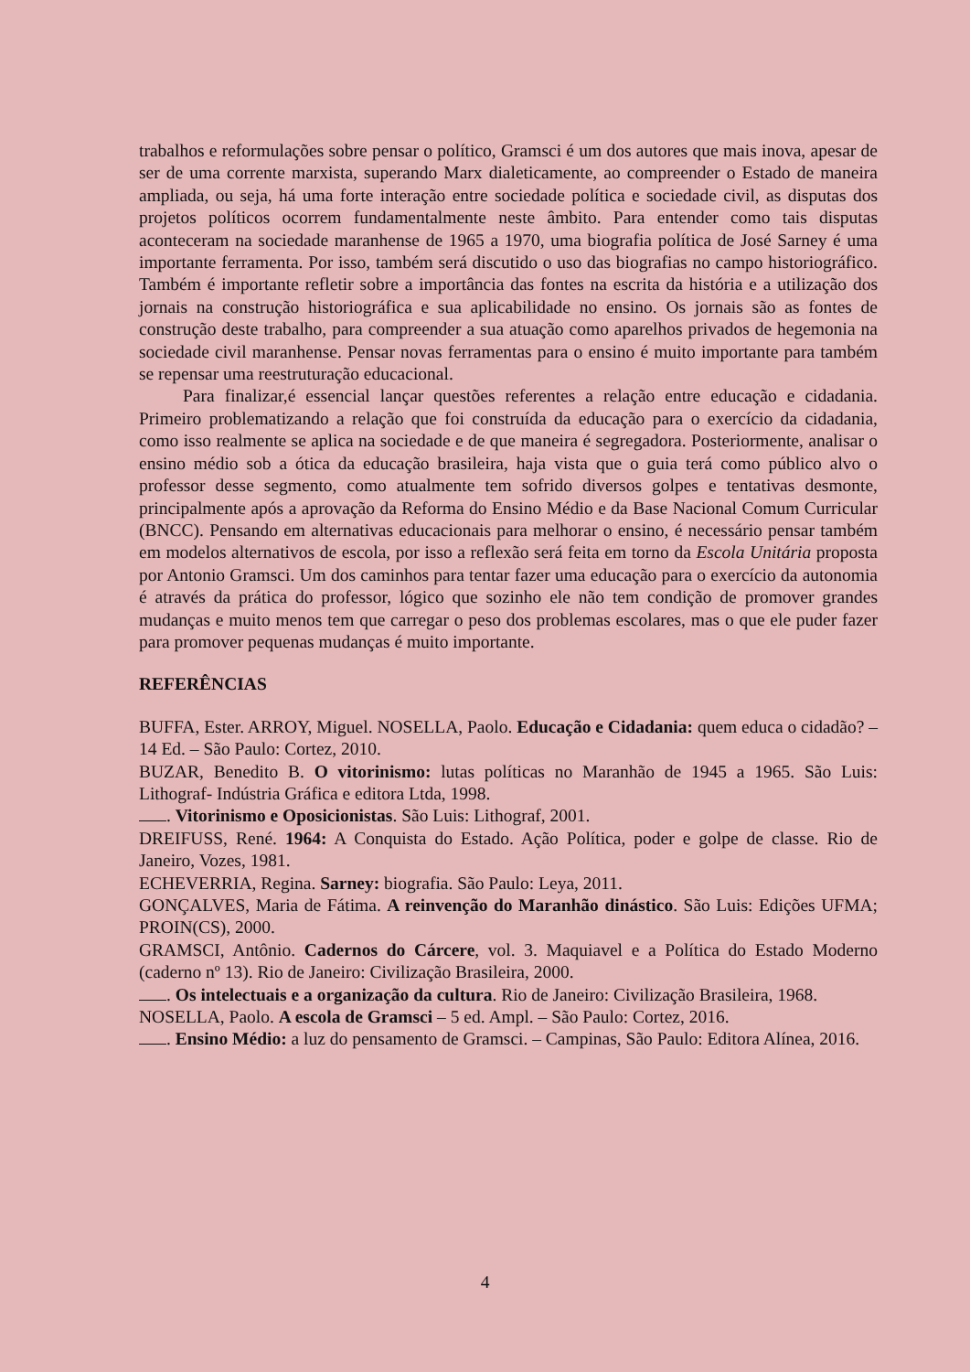trabalhos e reformulações sobre pensar o político, Gramsci é um dos autores que mais inova, apesar de ser de uma corrente marxista, superando Marx dialeticamente, ao compreender o Estado de maneira ampliada, ou seja, há uma forte interação entre sociedade política e sociedade civil, as disputas dos projetos políticos ocorrem fundamentalmente neste âmbito. Para entender como tais disputas aconteceram na sociedade maranhense de 1965 a 1970, uma biografia política de José Sarney é uma importante ferramenta. Por isso, também será discutido o uso das biografias no campo historiográfico. Também é importante refletir sobre a importância das fontes na escrita da história e a utilização dos jornais na construção historiográfica e sua aplicabilidade no ensino. Os jornais são as fontes de construção deste trabalho, para compreender a sua atuação como aparelhos privados de hegemonia na sociedade civil maranhense. Pensar novas ferramentas para o ensino é muito importante para também se repensar uma reestruturação educacional.
Para finalizar,é essencial lançar questões referentes a relação entre educação e cidadania. Primeiro problematizando a relação que foi construída da educação para o exercício da cidadania, como isso realmente se aplica na sociedade e de que maneira é segregadora. Posteriormente, analisar o ensino médio sob a ótica da educação brasileira, haja vista que o guia terá como público alvo o professor desse segmento, como atualmente tem sofrido diversos golpes e tentativas desmonte, principalmente após a aprovação da Reforma do Ensino Médio e da Base Nacional Comum Curricular (BNCC). Pensando em alternativas educacionais para melhorar o ensino, é necessário pensar também em modelos alternativos de escola, por isso a reflexão será feita em torno da Escola Unitária proposta por Antonio Gramsci. Um dos caminhos para tentar fazer uma educação para o exercício da autonomia é através da prática do professor, lógico que sozinho ele não tem condição de promover grandes mudanças e muito menos tem que carregar o peso dos problemas escolares, mas o que ele puder fazer para promover pequenas mudanças é muito importante.
REFERÊNCIAS
BUFFA, Ester. ARROY, Miguel. NOSELLA, Paolo. Educação e Cidadania: quem educa o cidadão? – 14 Ed. – São Paulo: Cortez, 2010.
BUZAR, Benedito B. O vitorinismo: lutas políticas no Maranhão de 1945 a 1965. São Luis: Lithograf- Indústria Gráfica e editora Ltda, 1998.
. Vitorinismo e Oposicionistas. São Luis: Lithograf, 2001.
DREIFUSS, René. 1964: A Conquista do Estado. Ação Política, poder e golpe de classe. Rio de Janeiro, Vozes, 1981.
ECHEVERRIA, Regina. Sarney: biografia. São Paulo: Leya, 2011.
GONÇALVES, Maria de Fátima. A reinvenção do Maranhão dinástico. São Luis: Edições UFMA; PROIN(CS), 2000.
GRAMSCI, Antônio. Cadernos do Cárcere, vol. 3. Maquiavel e a Política do Estado Moderno (caderno nº 13). Rio de Janeiro: Civilização Brasileira, 2000.
. Os intelectuais e a organização da cultura. Rio de Janeiro: Civilização Brasileira, 1968.
NOSELLA, Paolo. A escola de Gramsci – 5 ed. Ampl. – São Paulo: Cortez, 2016.
. Ensino Médio: a luz do pensamento de Gramsci. – Campinas, São Paulo: Editora Alínea, 2016.
4